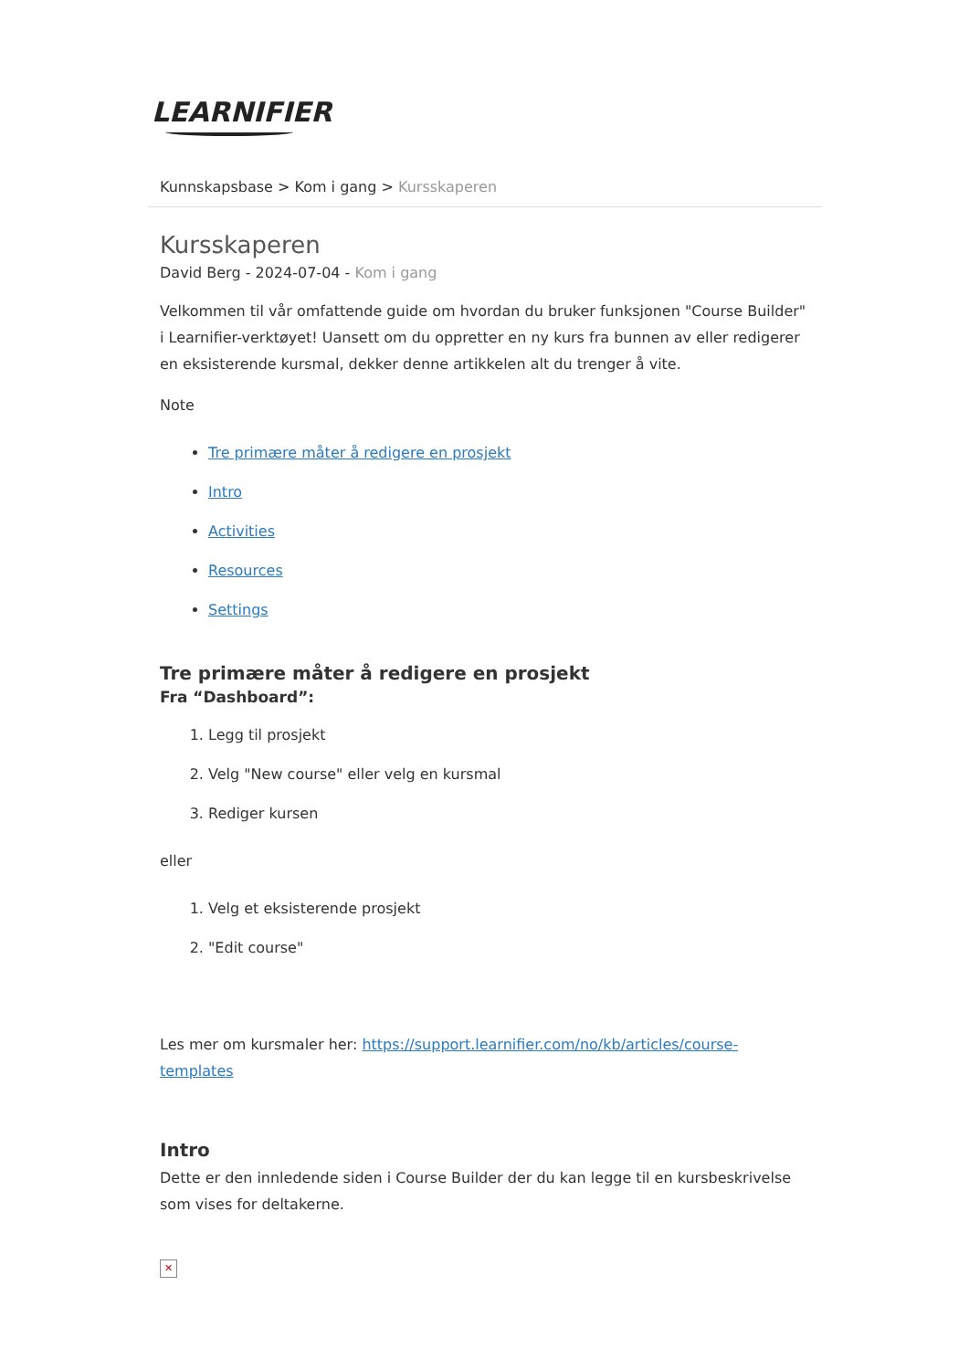LEARNIFIER
Kunnskapsbase > Kom i gang > Kursskaperen
Kursskaperen
David Berg - 2024-07-04 - Kom i gang
Velkommen til vår omfattende guide om hvordan du bruker funksjonen "Course Builder" i Learnifier-verktøyet! Uansett om du oppretter en ny kurs fra bunnen av eller redigerer en eksisterende kursmal, dekker denne artikkelen alt du trenger å vite.
Note
Tre primære måter å redigere en prosjekt
Intro
Activities
Resources
Settings
Tre primære måter å redigere en prosjekt
Fra “Dashboard”:
1. Legg til prosjekt
2. Velg "New course" eller velg en kursmal
3. Rediger kursen
eller
1. Velg et eksisterende prosjekt
2. "Edit course"
Les mer om kursmaler her: https://support.learnifier.com/no/kb/articles/course-templates
Intro
Dette er den innledende siden i Course Builder der du kan legge til en kursbeskrivelse som vises for deltakerne.
✕